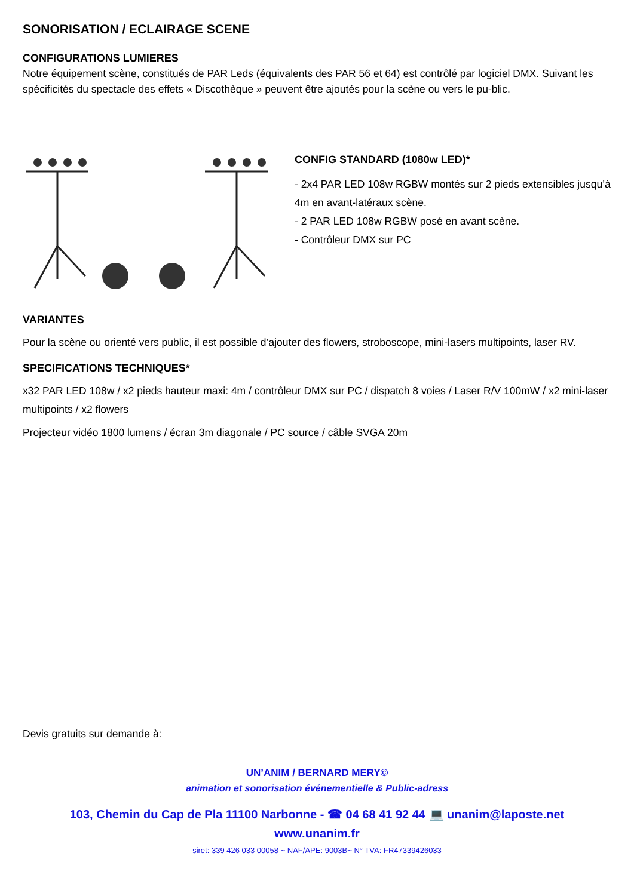SONORISATION / ECLAIRAGE SCENE
CONFIGURATIONS LUMIERES
Notre équipement scène, constitués de PAR Leds (équivalents des PAR 56 et 64) est contrôlé par logiciel DMX. Suivant les spécificités du spectacle des effets « Discothèque » peuvent être ajoutés pour la scène ou vers le pu-blic.
CONFIG STANDARD (1080w LED)*
- 2x4 PAR LED 108w RGBW montés sur 2 pieds extensibles jusqu’à 4m en avant-latéraux scène.
- 2 PAR LED 108w RGBW posé en avant scène.
- Contrôleur DMX sur PC
VARIANTES
Pour la scène ou orienté vers public, il est possible d’ajouter des flowers, stroboscope, mini-lasers multipoints, laser RV.
SPECIFICATIONS TECHNIQUES*
x32 PAR LED 108w / x2 pieds hauteur maxi: 4m / contrôleur DMX sur PC / dispatch 8 voies / Laser R/V 100mW / x2 mini-laser multipoints / x2 flowers
Projecteur vidéo 1800 lumens / écran 3m diagonale / PC source / câble SVGA 20m
Devis gratuits sur demande à:
UN’ANIM / BERNARD MERY©
animation et sonorisation événementielle & Public-adress
103, Chemin du Cap de Pla 11100 Narbonne - ☎ 04 68 41 92 44 💻 unanim@laposte.net
www.unanim.fr
siret: 339 426 033 00058 ~ NAF/APE: 9003B~ N° TVA: FR47339426033